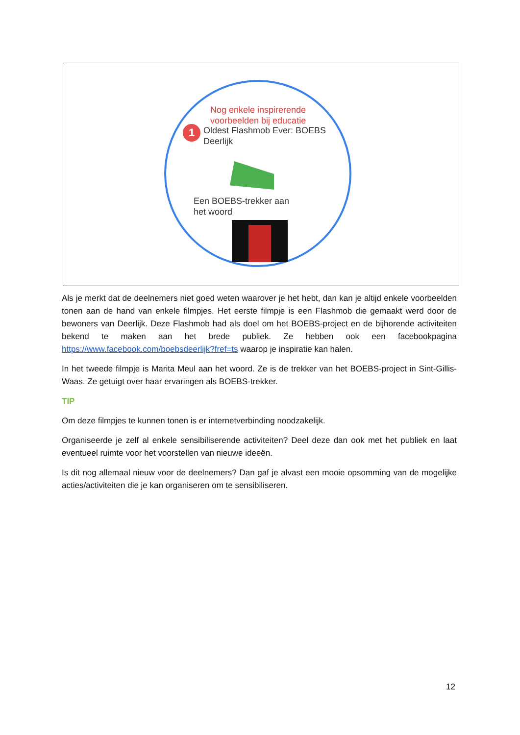Nog enkele inspirerende
voorbeelden bij educatie
1
Oldest Flashmob Ever: BOEBS
Deerlijk
Een BOEBS-trekker aan
het woord
Als je merkt dat de deelnemers niet goed weten waarover je het hebt, dan kan je altijd enkele voorbeelden tonen aan de hand van enkele filmpjes. Het eerste filmpje is een Flashmob die gemaakt werd door de bewoners van Deerlijk. Deze Flashmob had als doel om het BOEBS-project en de bijhorende activiteiten bekend te maken aan het brede publiek. Ze hebben ook een facebookpagina https://www.facebook.com/boebsdeerlijk?fref=ts waarop je inspiratie kan halen.
In het tweede filmpje is Marita Meul aan het woord. Ze is de trekker van het BOEBS-project in Sint-Gillis-Waas. Ze getuigt over haar ervaringen als BOEBS-trekker.
TIP
Om deze filmpjes te kunnen tonen is er internetverbinding noodzakelijk.
Organiseerde je zelf al enkele sensibiliserende activiteiten? Deel deze dan ook met het publiek en laat eventueel ruimte voor het voorstellen van nieuwe ideeën.
Is dit nog allemaal nieuw voor de deelnemers? Dan gaf je alvast een mooie opsomming van de mogelijke acties/activiteiten die je kan organiseren om te sensibiliseren.
12